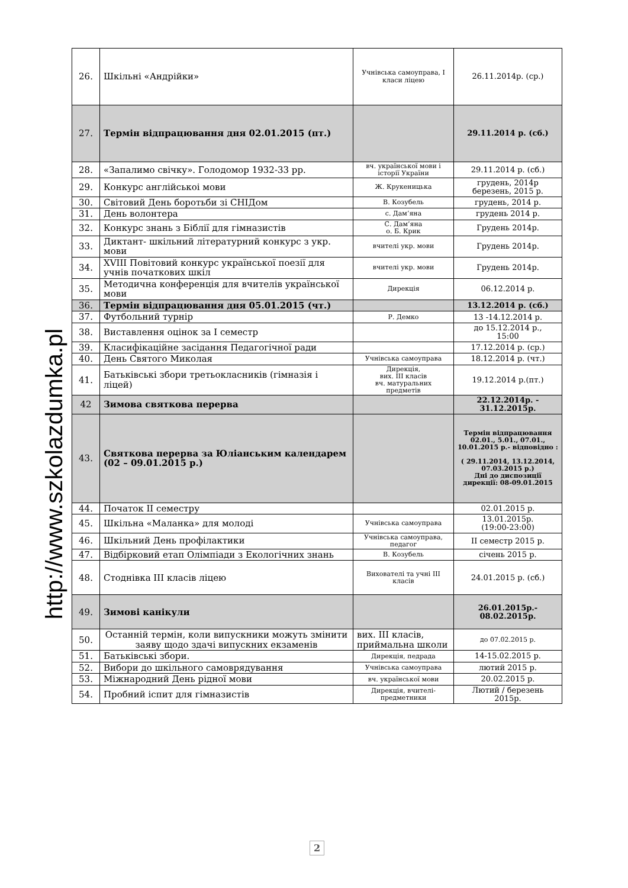http://www.szkolazdumka.pl
| 26. | Шкільні «Андрійки» | Учнівська самоуправа, І класи ліцею | 26.11.2014р. (ср.) |
| 27. | Термін відпрацювання дня 02.01.2015 (пт.) | | 29.11.2014 р. (сб.) |
| 28. | «Запалимо свічку». Голодомор 1932-33 рр. | вч. української мови і історії України | 29.11.2014 р. (сб.) |
| 29. | Конкурс англійськоі мови | Ж. Крукеницька | грудень, 2014р березень, 2015 р. |
| 30. | Світовий День боротьби зі СНІДом | В. Козубель | грудень, 2014 р. |
| 31. | День волонтера | с. Дам’яна | грудень 2014 р. |
| 32. | Конкурс знань з Біблії для гімназистів | С. Дам’яна о. Б. Крик | Грудень 2014р. |
| 33. | Диктант- шкільний літературний конкурс з укр. мови | вчителі укр. мови | Грудень 2014р. |
| 34. | XVIII Повітовий конкурс української поезії для учнів початкових шкіл | вчителі укр. мови | Грудень 2014р. |
| 35. | Методична конференція для вчителів української мови | Дирекція | 06.12.2014 р. |
| 36. | Термін відпрацювання дня 05.01.2015 (чт.) | | 13.12.2014 р. (сб.) |
| 37. | Футбольний турнір | Р. Демко | 13 -14.12.2014 р. |
| 38. | Виставлення оцінок за І семестр | | до 15.12.2014 р., 15:00 |
| 39. | Класифікаційне засідання Педагогічної ради | | 17.12.2014 р. (ср.) |
| 40. | День Святого Миколая | Учнівська самоуправа | 18.12.2014 р. (чт.) |
| 41. | Батьківські збори третьокласників (гімназія і ліцей) | Дирекція, вих. ІІІ класів вч. матуральних предметів | 19.12.2014 р.(пт.) |
| 42 | Зимова святкова перерва | | 22.12.2014р. - 31.12.2015р. |
| 43. | Святкова перерва за Юліанським календарем (02 – 09.01.2015 р.) | | Термін відпрацювання 02.01., 5.01., 07.01., 10.01.2015 р.- відповідно : ( 29.11.2014, 13.12.2014, 07.03.2015 р.) Дні до диспозиції дирекції: 08-09.01.2015 |
| 44. | Початок ІІ семестру | | 02.01.2015 р. |
| 45. | Шкільна «Маланка» для молоді | Учнівська самоуправа | 13.01.2015р. (19:00-23:00) |
| 46. | Шкільний День профілактики | Учнівська самоуправа, педагог | ІІ семестр 2015 р. |
| 47. | Відбірковий етап Олімпіади з Екологічних знань | В. Козубель | січень 2015 р. |
| 48. | Стоднівка ІІІ класів ліцею | Вихователі та учні ІІІ класів | 24.01.2015 р. (сб.) |
| 49. | Зимові канікули | | 26.01.2015р.- 08.02.2015р. |
| 50. | Останній термін, коли випускники можуть змінити заяву щодо здачі випускних екзаменів | вих. ІІІ класів, приймальна школи | до 07.02.2015 р. |
| 51. | Батьківські збори. | Дирекція, педрада | 14-15.02.2015 р. |
| 52. | Вибори до шкільного самоврядування | Учнівська самоуправа | лютий 2015 р. |
| 53. | Міжнародний День рідної мови | вч. української мови | 20.02.2015 р. |
| 54. | Пробний іспит для гімназистів | Дирекція, вчителі-предметники | Лютий / березень 2015р. |
2